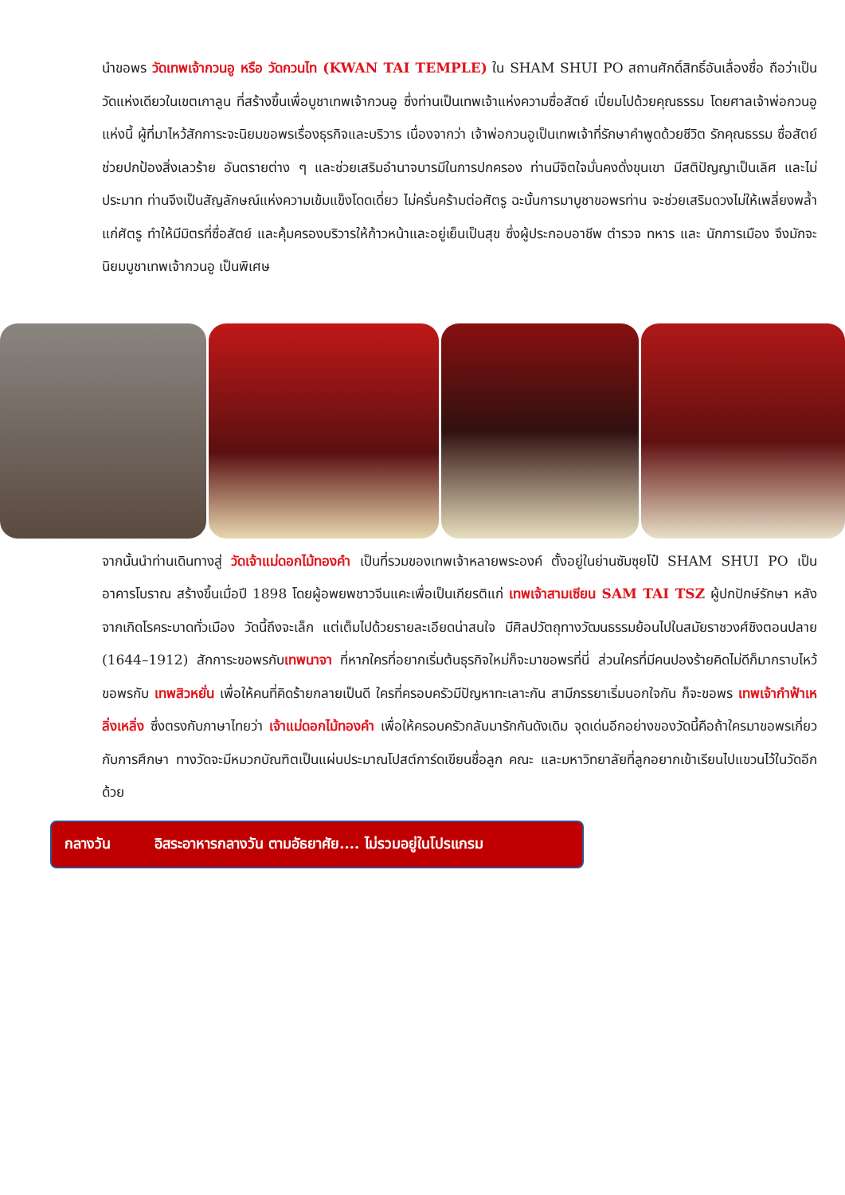นำขอพร วัดเทพเจ้ากวนอู หรือ วัดกวนไท (KWAN TAI TEMPLE) ใน SHAM SHUI PO สถานศักดิ์สิทธิ์อันเลื่องชื่อ ถือว่าเป็นวัดแห่งเดียวในเขตเกาลูน ที่สร้างขึ้นเพื่อบูชาเทพเจ้ากวนอู ซึ่งท่านเป็นเทพเจ้าแห่งความซื่อสัตย์ เปี่ยมไปด้วยคุณธรรม โดยศาลเจ้าพ่อกวนอูแห่งนี้ ผู้ที่มาไหว้สักการะจะนิยมขอพรเรื่องธุรกิจและบริวาร เนื่องจากว่า เจ้าพ่อกวนอูเป็นเทพเจ้าที่รักษาคำพูดด้วยชีวิต รักคุณธรรม ซื่อสัตย์ ช่วยปกป้องสิ่งเลวร้าย อันตรายต่าง ๆ และช่วยเสริมอำนาจบารมีในการปกครอง ท่านมีจิตใจมั่นคงดั่งขุนเขา มีสติปัญญาเป็นเลิศ และไม่ประมาท ท่านจึงเป็นสัญลักษณ์แห่งความเข้มแข็งโดดเดี่ยว ไม่ครั่นคร้ามต่อศัตรู ฉะนั้นการมาบูชาขอพรท่าน จะช่วยเสริมดวงไม่ให้เพลี่ยงพล้ำแก่ศัตรู ทำให้มีมิตรที่ซื่อสัตย์ และคุ้มครองบริวารให้ก้าวหน้าและอยู่เย็นเป็นสุข ซึ่งผู้ประกอบอาชีพ ตำรวจ ทหาร และ นักการเมือง จึงมักจะนิยมบูชาเทพเจ้ากวนอู เป็นพิเศษ
จากนั้นนำท่านเดินทางสู่ วัดเจ้าแม่ดอกไม้ทองคำ เป็นที่รวมของเทพเจ้าหลายพระองค์ ตั้งอยู่ในย่านซัมซุยโป๋ SHAM SHUI PO เป็นอาคารโบราณ สร้างขึ้นเมื่อปี 1898 โดยผู้อพยพชาวจีนแคะเพื่อเป็นเกียรติแก่ เทพเจ้าสามเซียน SAM TAI TSZ ผู้ปกปักษ์รักษา หลังจากเกิดโรคระบาดทั่วเมือง วัดนี้ถึงจะเล็ก แต่เต็มไปด้วยรายละเอียดน่าสนใจ มีศิลปวัตถุทางวัฒนธรรมย้อนไปในสมัยราชวงศ์ชิงตอนปลาย (1644–1912) สักการะขอพรกับเทพนาจา ที่หากใครที่อยากเริ่มต้นธุรกิจใหม่ก็จะมาขอพรที่นี่ ส่วนใครที่มีคนปองร้ายคิดไม่ดีก็มากราบไหว้ขอพรกับ เทพสิวหยั่น เพื่อให้คนที่คิดร้ายกลายเป็นดี ใครที่ครอบครัวมีปัญหาทะเลาะกัน สามีภรรยาเริ่มนอกใจกัน ก็จะขอพร เทพเจ้ากำฟ้าเหลิ่งเหลิ่ง ซึ่งตรงกับภาษาไทยว่า เจ้าแม่ดอกไม้ทองคำ เพื่อให้ครอบครัวกลับมารักกันดังเดิม จุดเด่นอีกอย่างของวัดนี้คือถ้าใครมาขอพรเกี่ยวกับการศึกษา ทางวัดจะมีหมวกบัณฑิตเป็นแผ่นประมาณโปสต์การ์ดเขียนชื่อลูก คณะ และมหาวิทยาลัยที่ลูกอยากเข้าเรียนไปแขวนไว้ในวัดอีกด้วย
กลางวัน อิสระอาหารกลางวัน ตามอัธยาศัย.... ไม่รวมอยู่ในโปรแกรม